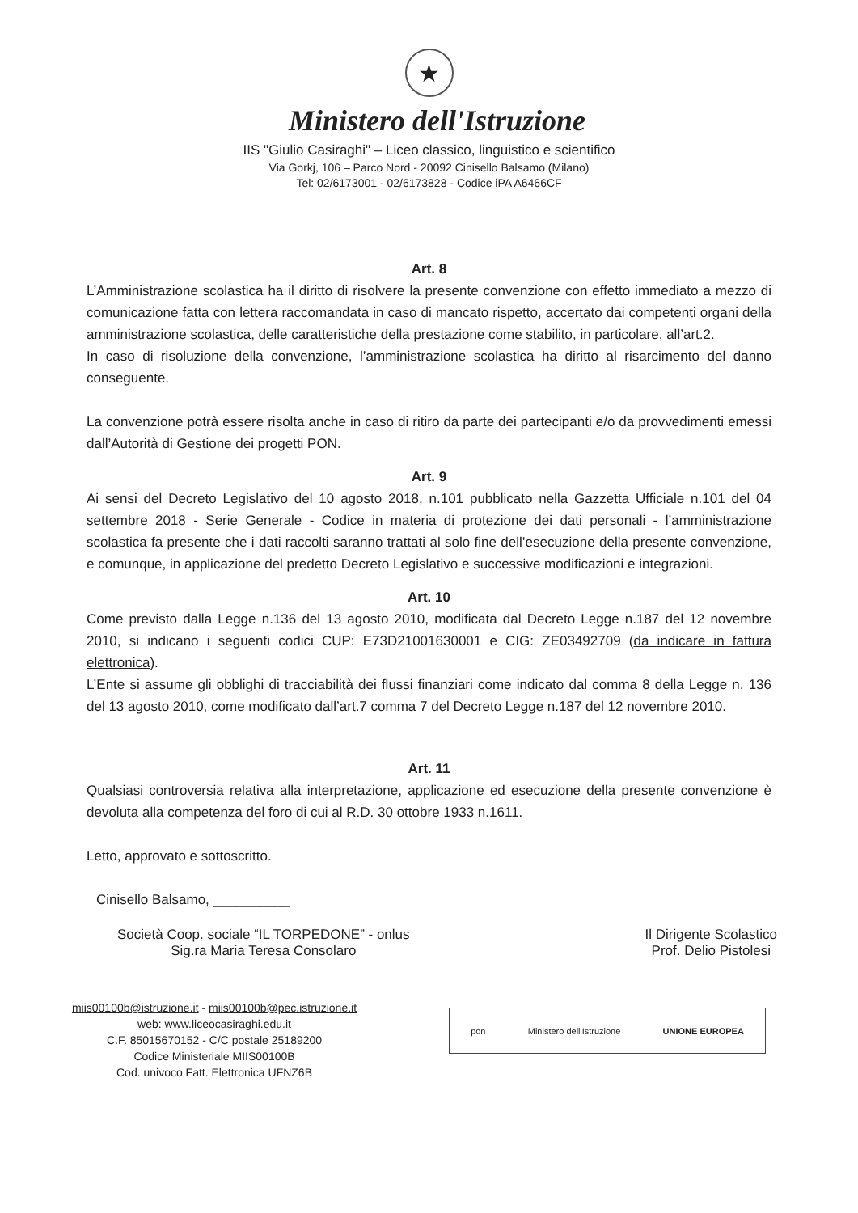★
Ministero dell'Istruzione
IIS "Giulio Casiraghi" – Liceo classico, linguistico e scientifico
Via Gorkj, 106 – Parco Nord - 20092 Cinisello Balsamo (Milano)
Tel: 02/6173001 - 02/6173828 - Codice iPA A6466CF
Art. 8
L’Amministrazione scolastica ha il diritto di risolvere la presente convenzione con effetto immediato a mezzo di comunicazione fatta con lettera raccomandata in caso di mancato rispetto, accertato dai competenti organi della amministrazione scolastica, delle caratteristiche della prestazione come stabilito, in particolare, all’art.2.
In caso di risoluzione della convenzione, l’amministrazione scolastica ha diritto al risarcimento del danno conseguente.
La convenzione potrà essere risolta anche in caso di ritiro da parte dei partecipanti e/o da provvedimenti emessi dall’Autorità di Gestione dei progetti PON.
Art. 9
Ai sensi del Decreto Legislativo del 10 agosto 2018, n.101 pubblicato nella Gazzetta Ufficiale n.101 del 04 settembre 2018 - Serie Generale - Codice in materia di protezione dei dati personali - l’amministrazione scolastica fa presente che i dati raccolti saranno trattati al solo fine dell’esecuzione della presente convenzione, e comunque, in applicazione del predetto Decreto Legislativo e successive modificazioni e integrazioni.
Art. 10
Come previsto dalla Legge n.136 del 13 agosto 2010, modificata dal Decreto Legge n.187 del 12 novembre 2010, si indicano i seguenti codici CUP: E73D21001630001 e CIG: ZE03492709 (da indicare in fattura elettronica).
L’Ente si assume gli obblighi di tracciabilità dei flussi finanziari come indicato dal comma 8 della Legge n. 136 del 13 agosto 2010, come modificato dall’art.7 comma 7 del Decreto Legge n.187 del 12 novembre 2010.
Art. 11
Qualsiasi controversia relativa alla interpretazione, applicazione ed esecuzione della presente convenzione è devoluta alla competenza del foro di cui al R.D. 30 ottobre 1933 n.1611.
Letto, approvato e sottoscritto.
Cinisello Balsamo, __________
Società Coop. sociale “IL TORPEDONE” - onlus
Sig.ra Maria Teresa Consolaro
Il Dirigente Scolastico
Prof. Delio Pistolesi
miis00100b@istruzione.it - miis00100b@pec.istruzione.it
web: www.liceocasiraghi.edu.it
C.F. 85015670152 - C/C postale 25189200
Codice Ministeriale MIIS00100B
Cod. univoco Fatt. Elettronica UFNZ6B
pon Ministero dell'Istruzione UNIONE EUROPEA